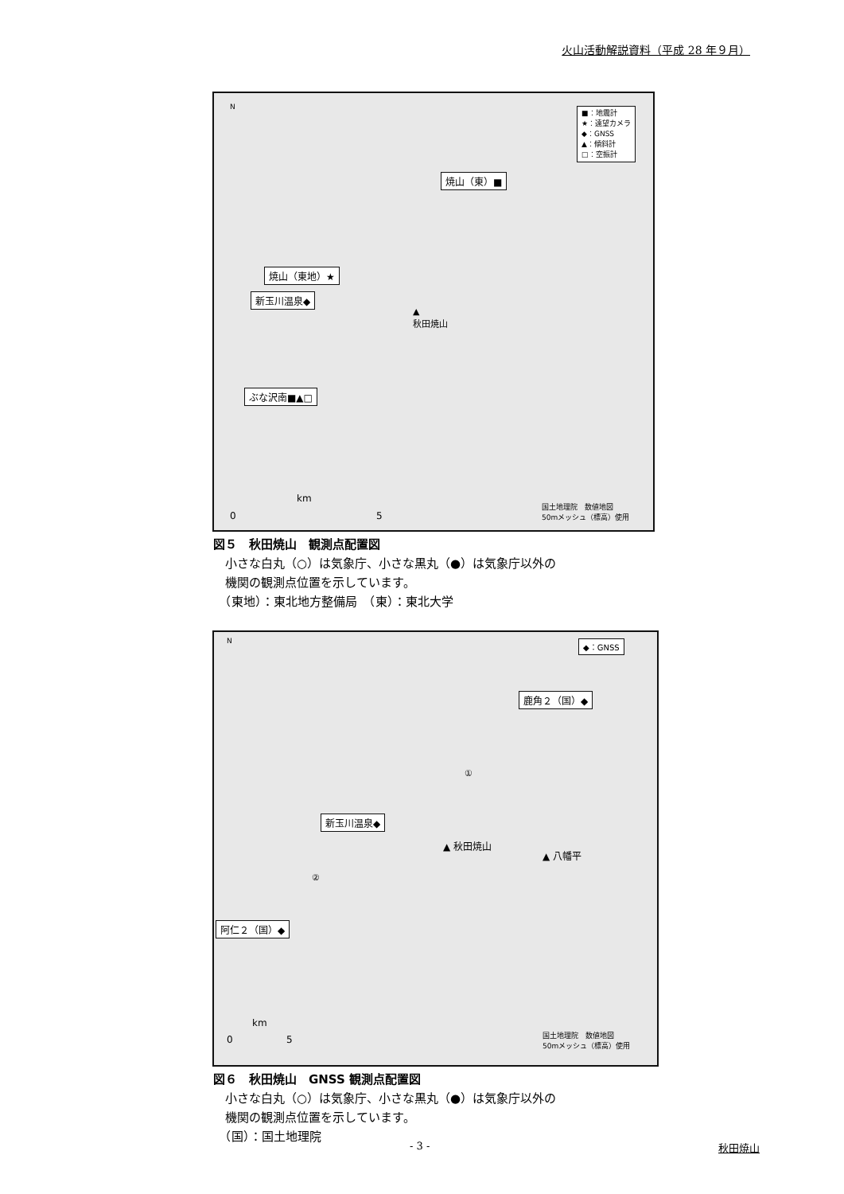火山活動解説資料（平成 28 年９月）
N
■：地震計
★：遠望カメラ
◆：GNSS
▲：傾斜計
□：空振計
焼山（東）■
焼山（東地）★
新玉川温泉◆
▲
秋田焼山
ぶな沢南■▲□
km
0 5
国土地理院　数値地図
50mメッシュ（標高）使用
図５　秋田焼山　観測点配置図
　小さな白丸（○）は気象庁、小さな黒丸（●）は気象庁以外の
　機関の観測点位置を示しています。
　（東地）：東北地方整備局　（東）：東北大学
N ◆：GNSS
鹿角２（国）◆
①
新玉川温泉◆
▲ 秋田焼山
▲ 八幡平
②
阿仁２（国）◆
km
0 5
国土地理院　数値地図
50mメッシュ（標高）使用
図６　秋田焼山　GNSS 観測点配置図
　小さな白丸（○）は気象庁、小さな黒丸（●）は気象庁以外の
　機関の観測点位置を示しています。
　（国）：国土地理院
- 3 - 秋田焼山